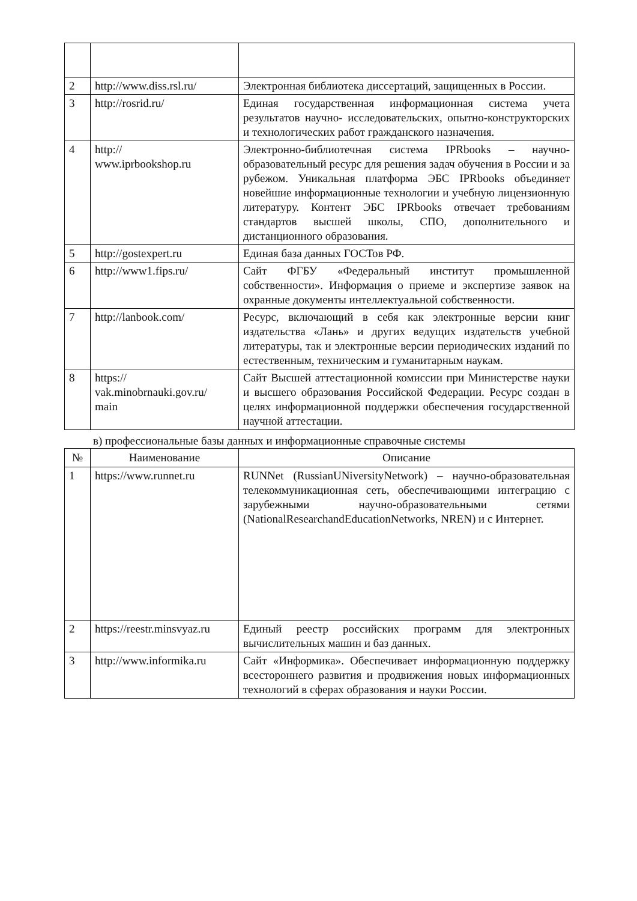| 2 | http://www.diss.rsl.ru/ | Электронная библиотека диссертаций, защищенных в России. |
| 3 | http://rosrid.ru/ | Единая государственная информационная система учета результатов научно- исследовательских, опытно-конструкторских и технологических работ гражданского назначения. |
| 4 | http:// www.iprbookshop.ru | Электронно-библиотечная система IPRbooks – научно-образовательный ресурс для решения задач обучения в России и за рубежом. Уникальная платформа ЭБС IPRbooks объединяет новейшие информационные технологии и учебную лицензионную литературу. Контент ЭБС IPRbooks отвечает требованиям стандартов высшей школы, СПО, дополнительного и дистанционного образования. |
| 5 | http://gostexpert.ru | Единая база данных ГОСТов РФ. |
| 6 | http://www1.fips.ru/ | Сайт ФГБУ «Федеральный институт промышленной собственности». Информация о приеме и экспертизе заявок на охранные документы интеллектуальной собственности. |
| 7 | http://lanbook.com/ | Ресурс, включающий в себя как электронные версии книг издательства «Лань» и других ведущих издательств учебной литературы, так и электронные версии периодических изданий по естественным, техническим и гуманитарным наукам. |
| 8 | https:// vak.minobrnauki.gov.ru/ main | Сайт Высшей аттестационной комиссии при Министерстве науки и высшего образования Российской Федерации. Ресурс создан в целях информационной поддержки обеспечения государственной научной аттестации. |
в) профессиональные базы данных и информационные справочные системы
| № | Наименование | Описание |
| --- | --- | --- |
| 1 | https://www.runnet.ru | RUNNet (RussianUNiversityNetwork) – научно-образовательная телекоммуникационная сеть, обеспечивающими интеграцию с зарубежными научно-образовательными сетями (NationalResearchandEducationNetworks, NREN) и с Интернет. |
| 2 | https://reestr.minsvyaz.ru | Единый реестр российских программ для электронных вычислительных машин и баз данных. |
| 3 | http://www.informika.ru | Сайт «Информика». Обеспечивает информационную поддержку всестороннего развития и продвижения новых информационных технологий в сферах образования и науки России. |